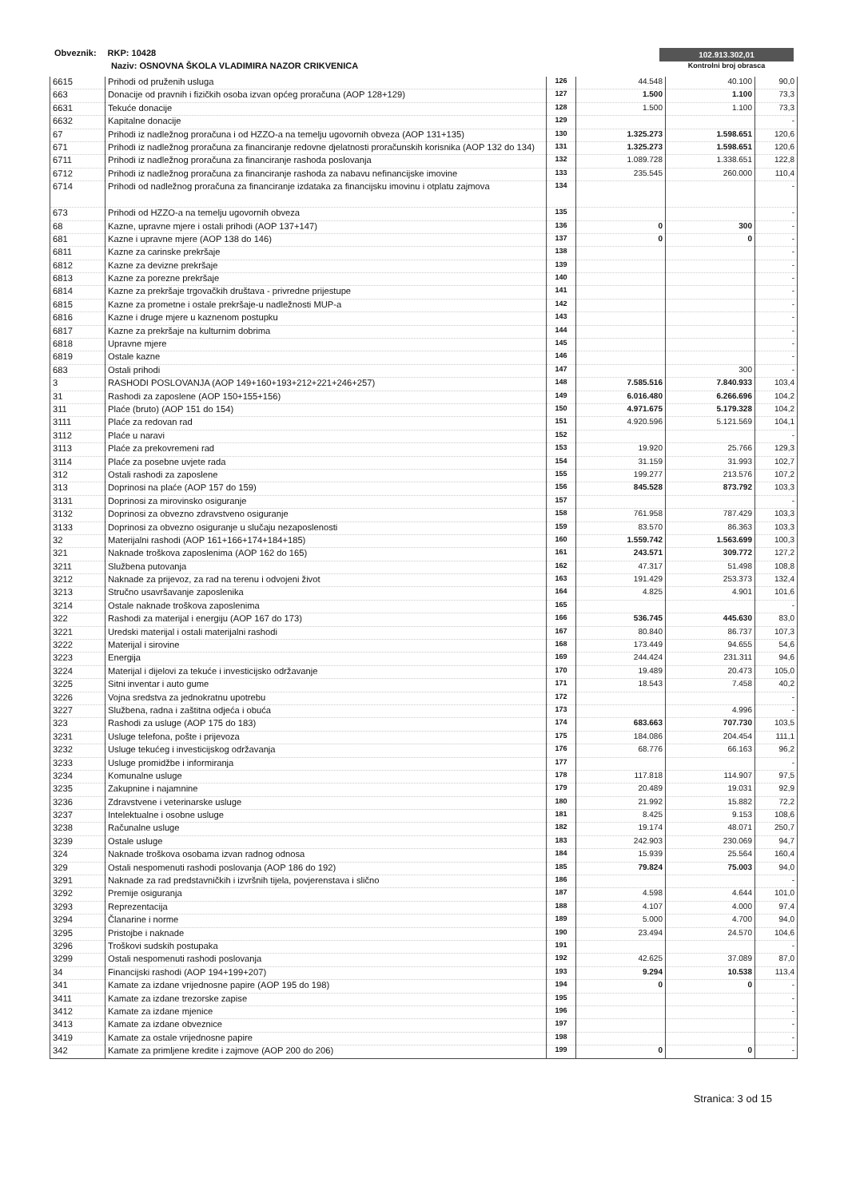Obveznik: RKP: 10428
Naziv: OSNOVNA ŠKOLA VLADIMIRA NAZOR CRIKVENICA
102.913.302,01
Kontrolni broj obrasca
| 6615 | Prihodi od pruženih usluga | 126 | 44.548 | 40.100 | 90,0 |
| 663 | Donacije od pravnih i fizičkih osoba izvan općeg proračuna (AOP 128+129) | 127 | 1.500 | 1.100 | 73,3 |
| 6631 | Tekuće donacije | 128 | 1.500 | 1.100 | 73,3 |
| 6632 | Kapitalne donacije | 129 | | | - |
| 67 | Prihodi iz nadležnog proračuna i od HZZO-a na temelju ugovornih obveza (AOP 131+135) | 130 | 1.325.273 | 1.598.651 | 120,6 |
| 671 | Prihodi iz nadležnog proračuna za financiranje redovne djelatnosti proračunskih korisnika (AOP 132 do 134) | 131 | 1.325.273 | 1.598.651 | 120,6 |
| 6711 | Prihodi iz nadležnog proračuna za financiranje rashoda poslovanja | 132 | 1.089.728 | 1.338.651 | 122,8 |
| 6712 | Prihodi iz nadležnog proračuna za financiranje rashoda za nabavu nefinancijske imovine | 133 | 235.545 | 260.000 | 110,4 |
| 6714 | Prihodi od nadležnog proračuna za financiranje izdataka za financijsku imovinu i otplatu zajmova | 134 | | | - |
| 673 | Prihodi od HZZO-a na temelju ugovornih obveza | 135 | | | - |
| 68 | Kazne, upravne mjere i ostali prihodi (AOP 137+147) | 136 | 0 | 300 | - |
| 681 | Kazne i upravne mjere (AOP 138 do 146) | 137 | 0 | 0 | - |
| 6811 | Kazne za carinske prekršaje | 138 | | | - |
| 6812 | Kazne za devizne prekršaje | 139 | | | - |
| 6813 | Kazne za porezne prekršaje | 140 | | | - |
| 6814 | Kazne za prekršaje trgovačkih društava - privredne prijestupe | 141 | | | - |
| 6815 | Kazne za prometne i ostale prekršaje-u nadležnosti MUP-a | 142 | | | - |
| 6816 | Kazne i druge mjere u kaznenom postupku | 143 | | | - |
| 6817 | Kazne za prekršaje na kulturnim dobrima | 144 | | | - |
| 6818 | Upravne mjere | 145 | | | - |
| 6819 | Ostale kazne | 146 | | | - |
| 683 | Ostali prihodi | 147 | | 300 | - |
| 3 | RASHODI POSLOVANJA (AOP 149+160+193+212+221+246+257) | 148 | 7.585.516 | 7.840.933 | 103,4 |
| 31 | Rashodi za zaposlene (AOP 150+155+156) | 149 | 6.016.480 | 6.266.696 | 104,2 |
| 311 | Plaće (bruto) (AOP 151 do 154) | 150 | 4.971.675 | 5.179.328 | 104,2 |
| 3111 | Plaće za redovan rad | 151 | 4.920.596 | 5.121.569 | 104,1 |
| 3112 | Plaće u naravi | 152 | | | - |
| 3113 | Plaće za prekovremeni rad | 153 | 19.920 | 25.766 | 129,3 |
| 3114 | Plaće za posebne uvjete rada | 154 | 31.159 | 31.993 | 102,7 |
| 312 | Ostali rashodi za zaposlene | 155 | 199.277 | 213.576 | 107,2 |
| 313 | Doprinosi na plaće (AOP 157 do 159) | 156 | 845.528 | 873.792 | 103,3 |
| 3131 | Doprinosi za mirovinsko osiguranje | 157 | | | - |
| 3132 | Doprinosi za obvezno zdravstveno osiguranje | 158 | 761.958 | 787.429 | 103,3 |
| 3133 | Doprinosi za obvezno osiguranje u slučaju nezaposlenosti | 159 | 83.570 | 86.363 | 103,3 |
| 32 | Materijalni rashodi (AOP 161+166+174+184+185) | 160 | 1.559.742 | 1.563.699 | 100,3 |
| 321 | Naknade troškova zaposlenima (AOP 162 do 165) | 161 | 243.571 | 309.772 | 127,2 |
| 3211 | Službena putovanja | 162 | 47.317 | 51.498 | 108,8 |
| 3212 | Naknade za prijevoz, za rad na terenu i odvojeni život | 163 | 191.429 | 253.373 | 132,4 |
| 3213 | Stručno usavršavanje zaposlenika | 164 | 4.825 | 4.901 | 101,6 |
| 3214 | Ostale naknade troškova zaposlenima | 165 | | | - |
| 322 | Rashodi za materijal i energiju (AOP 167 do 173) | 166 | 536.745 | 445.630 | 83,0 |
| 3221 | Uredski materijal i ostali materijalni rashodi | 167 | 80.840 | 86.737 | 107,3 |
| 3222 | Materijal i sirovine | 168 | 173.449 | 94.655 | 54,6 |
| 3223 | Energija | 169 | 244.424 | 231.311 | 94,6 |
| 3224 | Materijal i dijelovi za tekuće i investicijsko održavanje | 170 | 19.489 | 20.473 | 105,0 |
| 3225 | Sitni inventar i auto gume | 171 | 18.543 | 7.458 | 40,2 |
| 3226 | Vojna sredstva za jednokratnu upotrebu | 172 | | | - |
| 3227 | Službena, radna i zaštitna odjeća i obuća | 173 | | 4.996 | - |
| 323 | Rashodi za usluge (AOP 175 do 183) | 174 | 683.663 | 707.730 | 103,5 |
| 3231 | Usluge telefona, pošte i prijevoza | 175 | 184.086 | 204.454 | 111,1 |
| 3232 | Usluge tekućeg i investicijskog održavanja | 176 | 68.776 | 66.163 | 96,2 |
| 3233 | Usluge promidžbe i informiranja | 177 | | | - |
| 3234 | Komunalne usluge | 178 | 117.818 | 114.907 | 97,5 |
| 3235 | Zakupnine i najamnine | 179 | 20.489 | 19.031 | 92,9 |
| 3236 | Zdravstvene i veterinarske usluge | 180 | 21.992 | 15.882 | 72,2 |
| 3237 | Intelektualne i osobne usluge | 181 | 8.425 | 9.153 | 108,6 |
| 3238 | Računalne usluge | 182 | 19.174 | 48.071 | 250,7 |
| 3239 | Ostale usluge | 183 | 242.903 | 230.069 | 94,7 |
| 324 | Naknade troškova osobama izvan radnog odnosa | 184 | 15.939 | 25.564 | 160,4 |
| 329 | Ostali nespomenuti rashodi poslovanja (AOP 186 do 192) | 185 | 79.824 | 75.003 | 94,0 |
| 3291 | Naknade za rad predstavničkih i izvršnih tijela, povjerenstava i slično | 186 | | | - |
| 3292 | Premije osiguranja | 187 | 4.598 | 4.644 | 101,0 |
| 3293 | Reprezentacija | 188 | 4.107 | 4.000 | 97,4 |
| 3294 | Članarine i norme | 189 | 5.000 | 4.700 | 94,0 |
| 3295 | Pristojbe i naknade | 190 | 23.494 | 24.570 | 104,6 |
| 3296 | Troškovi sudskih postupaka | 191 | | | - |
| 3299 | Ostali nespomenuti rashodi poslovanja | 192 | 42.625 | 37.089 | 87,0 |
| 34 | Financijski rashodi (AOP 194+199+207) | 193 | 9.294 | 10.538 | 113,4 |
| 341 | Kamate za izdane vrijednosne papire (AOP 195 do 198) | 194 | 0 | 0 | - |
| 3411 | Kamate za izdane trezorske zapise | 195 | | | - |
| 3412 | Kamate za izdane mjenice | 196 | | | - |
| 3413 | Kamate za izdane obveznice | 197 | | | - |
| 3419 | Kamate za ostale vrijednosne papire | 198 | | | - |
| 342 | Kamate za primljene kredite i zajmove (AOP 200 do 206) | 199 | 0 | 0 | - |
Stranica: 3 od 15